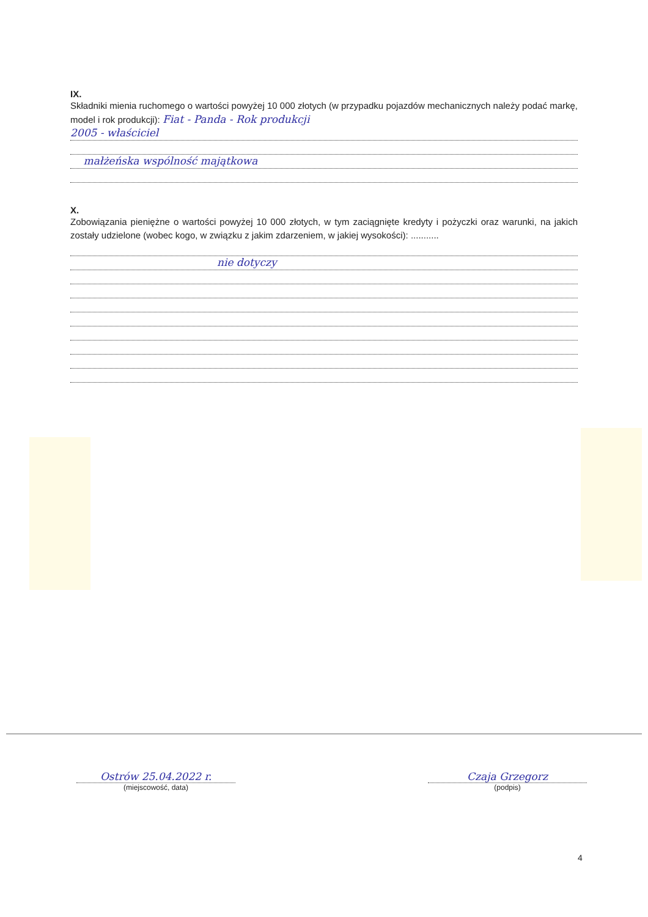IX.
Składniki mienia ruchomego o wartości powyżej 10 000 złotych (w przypadku pojazdów mechanicznych należy podać markę, model i rok produkcji): Fiat - Panda - Rok produkcji
2005 - właściciel
małżeńska wspólność majątkowa
X.
Zobowiązania pieniężne o wartości powyżej 10 000 złotych, w tym zaciągnięte kredyty i pożyczki oraz warunki, na jakich zostały udzielone (wobec kogo, w związku z jakim zdarzeniem, w jakiej wysokości): ...........
nie dotyczy
Ostrów 25.04.2022 r.
(miejscowość, data)
Czaja Grzegorz
(podpis)
4